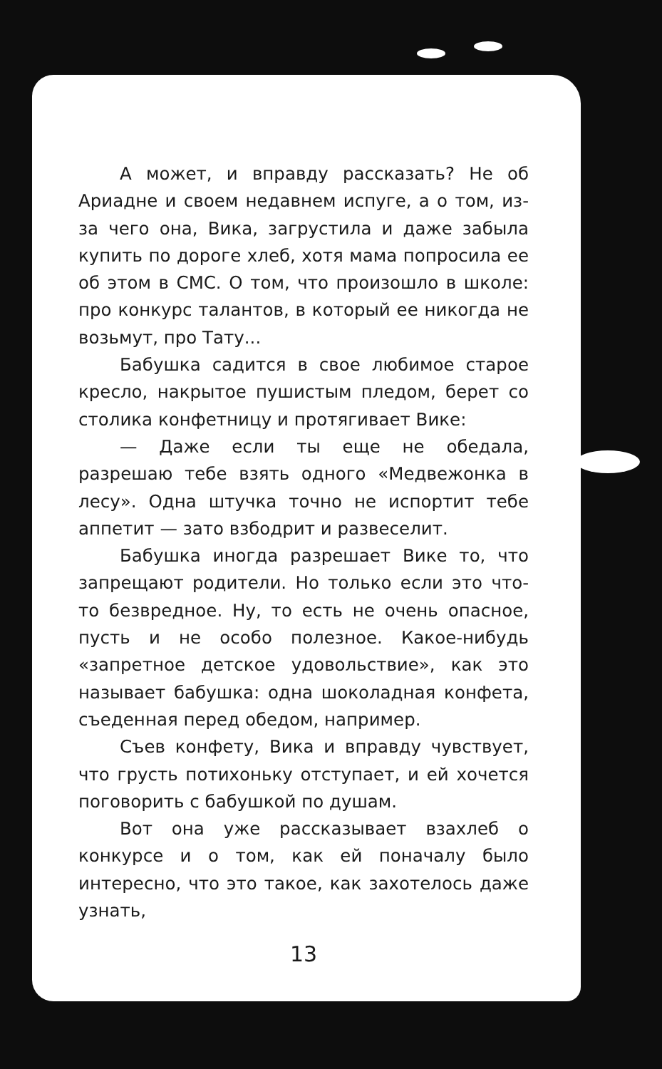А может, и вправду рассказать? Не об Ариадне и своем недавнем испуге, а о том, из-за чего она, Вика, загрустила и даже забыла купить по дороге хлеб, хотя мама попросила ее об этом в СМС. О том, что произошло в школе: про конкурс талантов, в который ее никогда не возьмут, про Тату...
Бабушка садится в свое любимое старое кресло, накрытое пушистым пледом, берет со столика конфетницу и протягивает Вике:
— Даже если ты еще не обедала, разрешаю тебе взять одного «Медвежонка в лесу». Одна штучка точно не испортит тебе аппетит — зато взбодрит и развеселит.
Бабушка иногда разрешает Вике то, что запрещают родители. Но только если это что-то безвредное. Ну, то есть не очень опасное, пусть и не особо полезное. Какое-нибудь «запретное детское удовольствие», как это называет бабушка: одна шоколадная конфета, съеденная перед обедом, например.
Съев конфету, Вика и вправду чувствует, что грусть потихоньку отступает, и ей хочется поговорить с бабушкой по душам.
Вот она уже рассказывает взахлеб о конкурсе и о том, как ей поначалу было интересно, что это такое, как захотелось даже узнать,
13